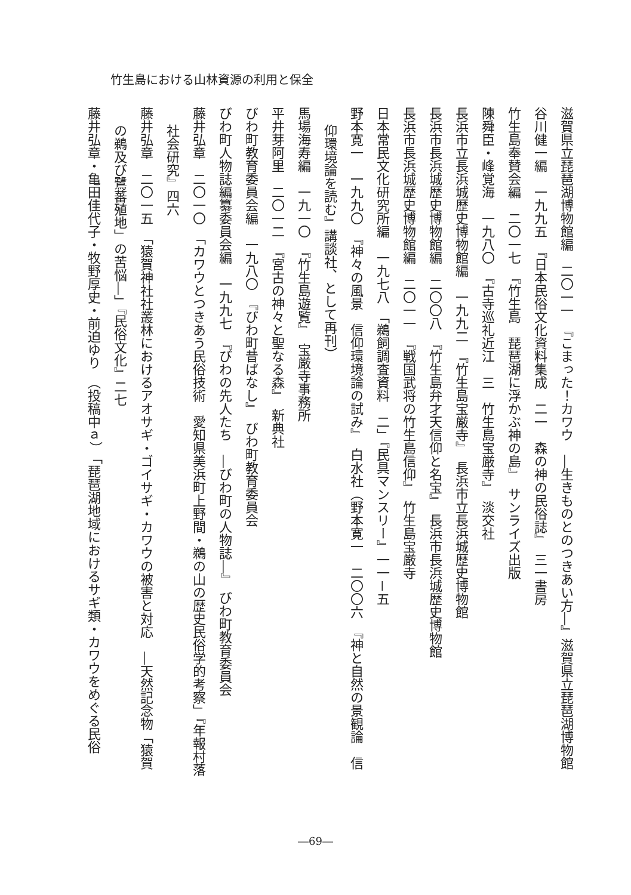竹生島における山林資源の利用と保全
滋賀県立琵琶湖博物館編　二〇一一　『こまった！カワウ　―生きものとのつきあい方―』滋賀県立琵琶湖博物館
谷川健一編　一九九五　『日本民俗文化資料集成　二一　森の神の民俗誌』　三一書房
竹生島奉賛会編　二〇一七　『竹生島　琵琶湖に浮かぶ神の島』　サンライズ出版
陳舜臣・峰覚海　一九八〇　『古寺巡礼近江　三　竹生島宝厳寺』　淡交社
長浜市立長浜城歴史博物館編　一九九二　『竹生島宝厳寺』　長浜市立長浜城歴史博物館
長浜市長浜城歴史博物館編　二〇〇八　『竹生島弁才天信仰と名宝』　長浜市長浜城歴史博物館
長浜市長浜城歴史博物館編　二〇一一　『戦国武将の竹生島信仰』　竹生島宝厳寺
日本常民文化研究所編　一九七八　「鵜飼調査資料　二」『民具マンスリー』一一－五
野本寛一　一九九〇　『神々の風景　信仰環境論の試み』　白水社（野本寛一　二〇〇六　『神と自然の景観論　信
仰環境論を読む』講談社、として再刊）
馬場海寿編　一九一〇　『竹生島遊覧』　宝厳寺事務所
平井芽阿里　二〇一二　『宮古の神々と聖なる森』　新典社
びわ町教育委員会編　一九八〇　『びわ町昔ばなし』　びわ町教育委員会
びわ町人物誌編纂委員会編　一九九七　『びわの先人たち　―びわ町の人物誌―』　びわ町教育委員会
藤井弘章　二〇一〇　「カワウとつきあう民俗技術　愛知県美浜町上野間・鵜の山の歴史民俗学的考察」『年報村落
社会研究』四六
藤井弘章　二〇一五　「猿賀神社社叢林におけるアオサギ・ゴイサギ・カワウの被害と対応　―天然記念物「猿賀
の鵜及び鷺蕃殖地」の苦悩―」『民俗文化』二七
藤井弘章・亀田佳代子・牧野厚史・前迫ゆり　（投稿中ａ）　「琵琶湖地域におけるサギ類・カワウをめぐる民俗
―69―